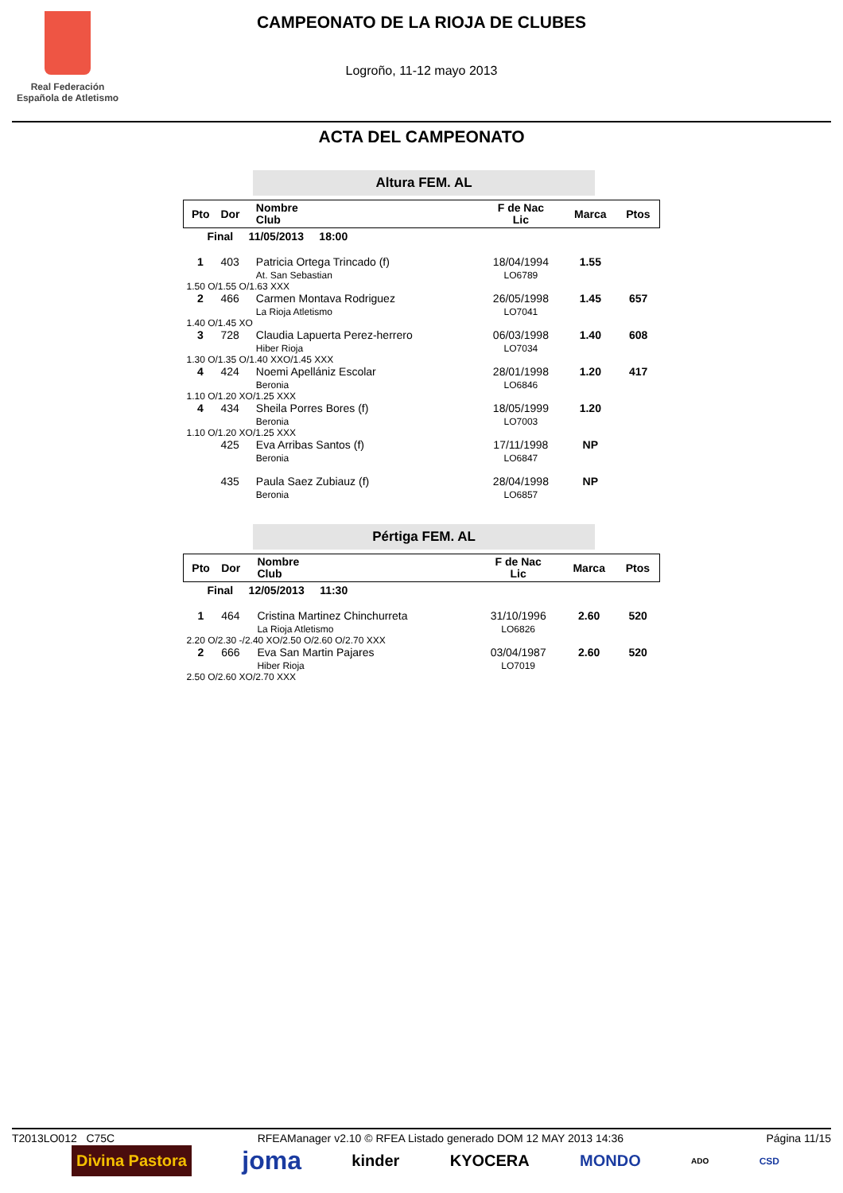Real Federación
Española de Atletismo
CAMPEONATO DE LA RIOJA DE CLUBES
Logroño, 11-12 mayo 2013
ACTA DEL CAMPEONATO
Altura FEM. AL
| Pto | Dor | Nombre Club | F de Nac Lic | Marca | Ptos |
| --- | --- | --- | --- | --- | --- |
| Final 11/05/2013 18:00 | | | | | |
| 1 | 403 | Patricia Ortega Trincado (f) At. San Sebastian | 18/04/1994 LO6789 | 1.55 | |
| 1.50 O/1.55 O/1.63 XXX | | | | | |
| 2 | 466 | Carmen Montava Rodriguez La Rioja Atletismo | 26/05/1998 LO7041 | 1.45 | 657 |
| 1.40 O/1.45 XO | | | | | |
| 3 | 728 | Claudia Lapuerta Perez-herrero Hiber Rioja | 06/03/1998 LO7034 | 1.40 | 608 |
| 1.30 O/1.35 O/1.40 XXO/1.45 XXX | | | | | |
| 4 | 424 | Noemi Apellániz Escolar Beronia | 28/01/1998 LO6846 | 1.20 | 417 |
| 1.10 O/1.20 XO/1.25 XXX | | | | | |
| 4 | 434 | Sheila Porres Bores (f) Beronia | 18/05/1999 LO7003 | 1.20 | |
| 1.10 O/1.20 XO/1.25 XXX | | | | | |
| | 425 | Eva Arribas Santos (f) Beronia | 17/11/1998 LO6847 | NP | |
| | 435 | Paula Saez Zubiauz (f) Beronia | 28/04/1998 LO6857 | NP | |
Pértiga FEM. AL
| Pto | Dor | Nombre Club | F de Nac Lic | Marca | Ptos |
| --- | --- | --- | --- | --- | --- |
| Final 12/05/2013 11:30 | | | | | |
| 1 | 464 | Cristina Martinez Chinchurreta La Rioja Atletismo | 31/10/1996 LO6826 | 2.60 | 520 |
| 2.20 O/2.30 -/2.40 XO/2.50 O/2.60 O/2.70 XXX | | | | | |
| 2 | 666 | Eva San Martin Pajares Hiber Rioja | 03/04/1987 LO7019 | 2.60 | 520 |
| 2.50 O/2.60 XO/2.70 XXX | | | | | |
T2013LO012 C75C RFEAManager v2.10 © RFEA Listado generado DOM 12 MAY 2013 14:36 Página 11/15
Divina Pastora joma kinder KYOCERA MONDO ADO CSD